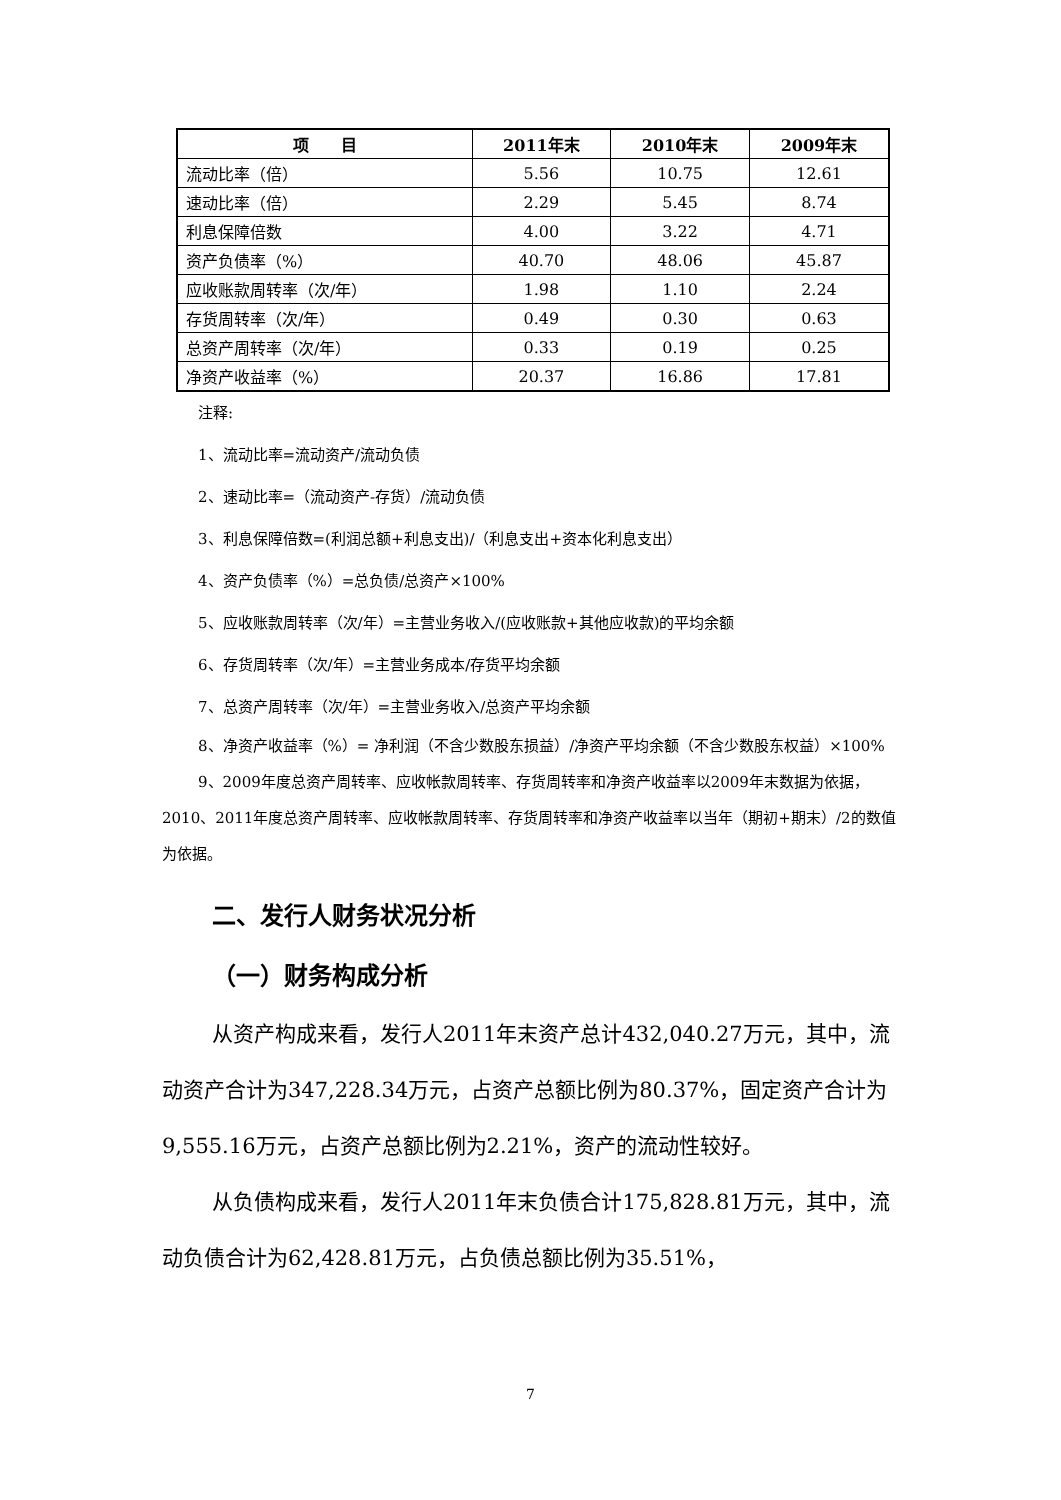| 项 目 | 2011年末 | 2010年末 | 2009年末 |
| --- | --- | --- | --- |
| 流动比率（倍） | 5.56 | 10.75 | 12.61 |
| 速动比率（倍） | 2.29 | 5.45 | 8.74 |
| 利息保障倍数 | 4.00 | 3.22 | 4.71 |
| 资产负债率（%） | 40.70 | 48.06 | 45.87 |
| 应收账款周转率（次/年） | 1.98 | 1.10 | 2.24 |
| 存货周转率（次/年） | 0.49 | 0.30 | 0.63 |
| 总资产周转率（次/年） | 0.33 | 0.19 | 0.25 |
| 净资产收益率（%） | 20.37 | 16.86 | 17.81 |
注释:
1、流动比率=流动资产/流动负债
2、速动比率=（流动资产-存货）/流动负债
3、利息保障倍数=(利润总额+利息支出)/（利息支出+资本化利息支出）
4、资产负债率（%）=总负债/总资产×100%
5、应收账款周转率（次/年）=主营业务收入/(应收账款+其他应收款)的平均余额
6、存货周转率（次/年）=主营业务成本/存货平均余额
7、总资产周转率（次/年）=主营业务收入/总资产平均余额
8、净资产收益率（%）= 净利润（不含少数股东损益）/净资产平均余额（不含少数股东权益）×100%
9、2009年度总资产周转率、应收帐款周转率、存货周转率和净资产收益率以2009年末数据为依据，2010、2011年度总资产周转率、应收帐款周转率、存货周转率和净资产收益率以当年（期初+期末）/2的数值为依据。
二、发行人财务状况分析
（一）财务构成分析
从资产构成来看，发行人2011年末资产总计432,040.27万元，其中，流动资产合计为347,228.34万元，占资产总额比例为80.37%，固定资产合计为9,555.16万元，占资产总额比例为2.21%，资产的流动性较好。
从负债构成来看，发行人2011年末负债合计175,828.81万元，其中，流动负债合计为62,428.81万元，占负债总额比例为35.51%，
7